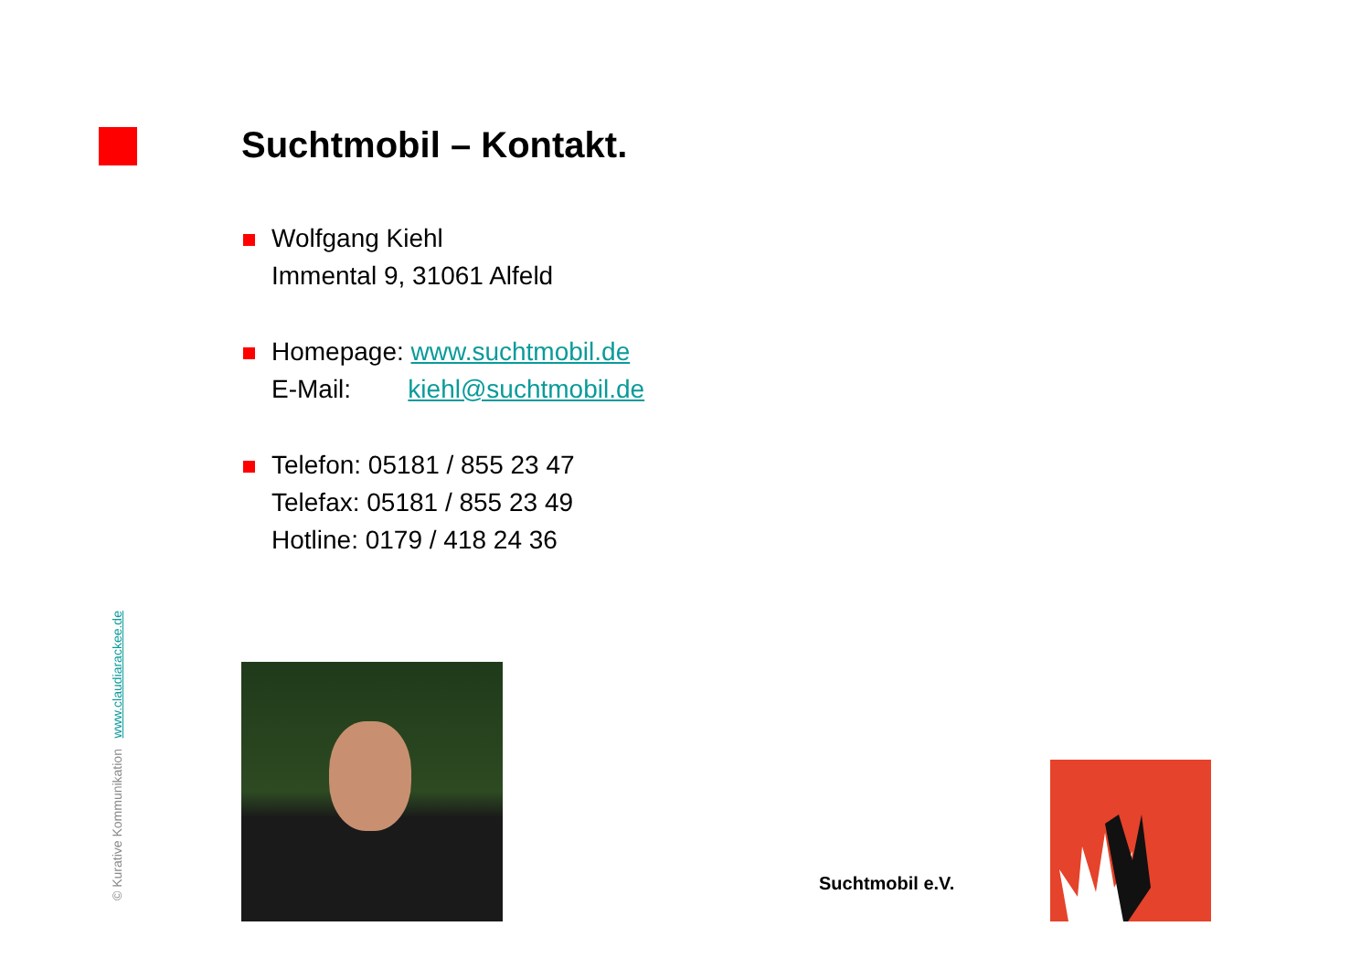Suchtmobil – Kontakt.
Wolfgang Kiehl
Immental 9, 31061 Alfeld
Homepage: www.suchtmobil.de
E-Mail: kiehl@suchtmobil.de
Telefon: 05181 / 855 23 47
Telefax: 05181 / 855 23 49
Hotline: 0179 / 418 24 36
© Kurative Kommunikation www.claudiarackee.de
Suchtmobil e.V.